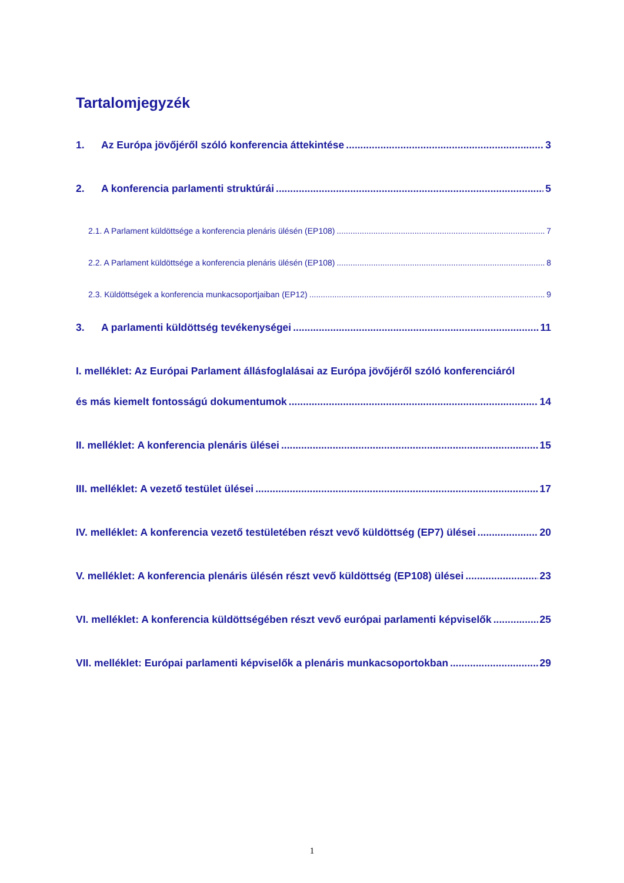Tartalomjegyzék
1. Az Európa jövőjéről szóló konferencia áttekintése 3
2. A konferencia parlamenti struktúrái 5
2.1. A Parlament küldöttsége a konferencia plenáris ülésén (EP108) 7
2.2. A Parlament küldöttsége a konferencia plenáris ülésén (EP108) 8
2.3. Küldöttségek a konferencia munkacsoportjaiban (EP12) 9
3. A parlamenti küldöttség tevékenységei 11
I. melléklet: Az Európai Parlament állásfoglalásai az Európa jövőjéről szóló konferenciáról
és más kiemelt fontosságú dokumentumok 14
II. melléklet: A konferencia plenáris ülései 15
III. melléklet: A vezető testület ülései 17
IV. melléklet: A konferencia vezető testületében részt vevő küldöttség (EP7) ülései 20
V. melléklet: A konferencia plenáris ülésén részt vevő küldöttség (EP108) ülései 23
VI. melléklet: A konferencia küldöttségében részt vevő európai parlamenti képviselők 25
VII. melléklet: Európai parlamenti képviselők a plenáris munkacsoportokban 29
1